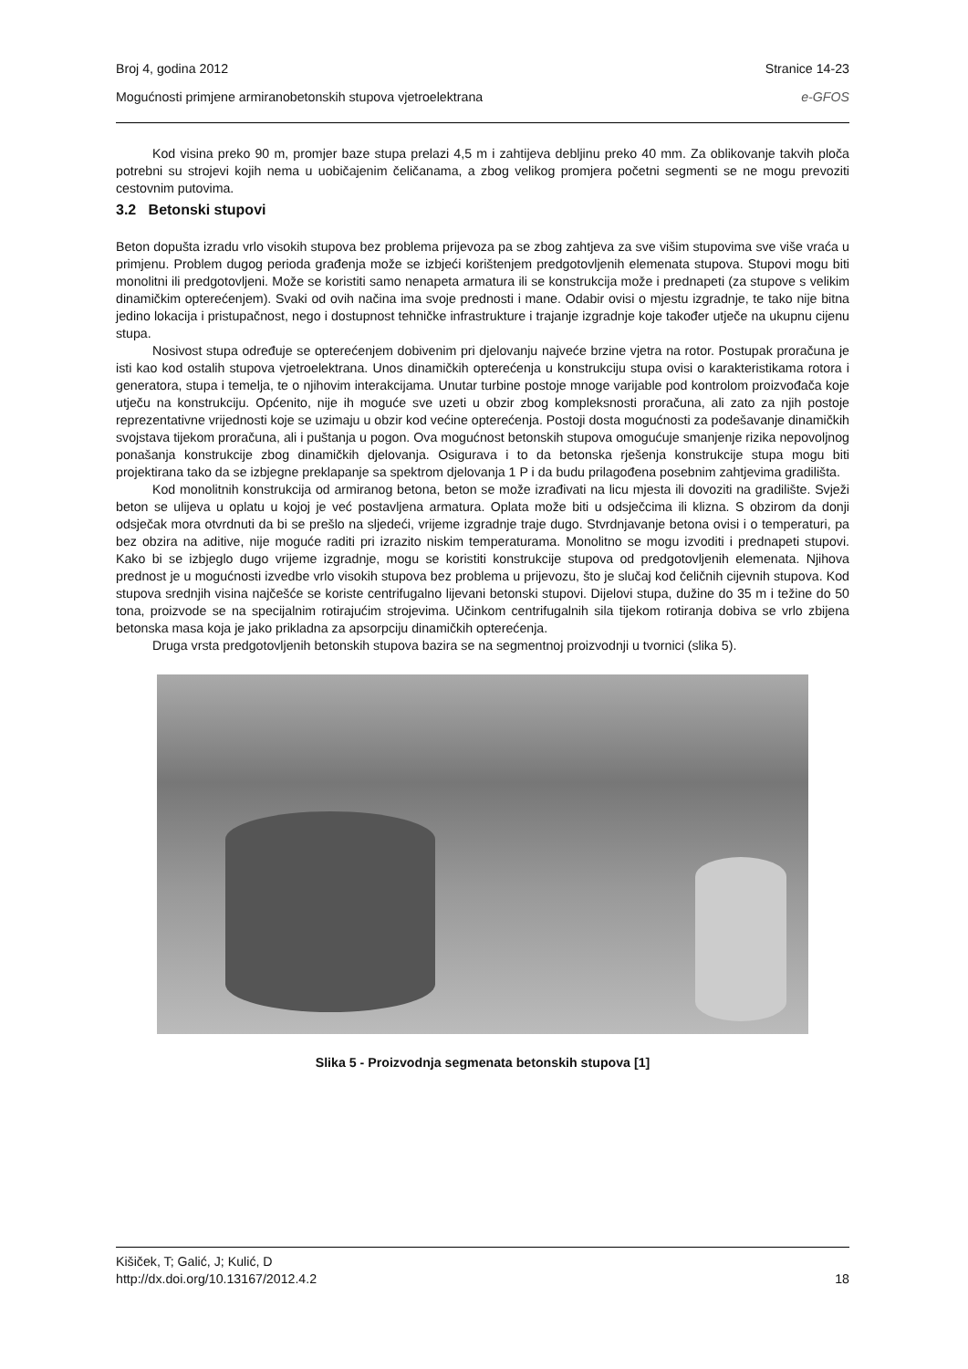Broj 4, godina 2012 Stranice 14-23
Mogućnosti primjene armiranobetonskih stupova vjetroelektrana e-GFOS
Kod visina preko 90 m, promjer baze stupa prelazi 4,5 m i zahtijeva debljinu preko 40 mm. Za oblikovanje takvih ploča potrebni su strojevi kojih nema u uobičajenim čeličanama, a zbog velikog promjera početni segmenti se ne mogu prevoziti cestovnim putovima.
3.2 Betonski stupovi
Beton dopušta izradu vrlo visokih stupova bez problema prijevoza pa se zbog zahtjeva za sve višim stupovima sve više vraća u primjenu. Problem dugog perioda građenja može se izbjeći korištenjem predgotovljenih elemenata stupova. Stupovi mogu biti monolitni ili predgotovljeni. Može se koristiti samo nenapeta armatura ili se konstrukcija može i prednapeti (za stupove s velikim dinamičkim opterećenjem). Svaki od ovih načina ima svoje prednosti i mane. Odabir ovisi o mjestu izgradnje, te tako nije bitna jedino lokacija i pristupačnost, nego i dostupnost tehničke infrastrukture i trajanje izgradnje koje također utječe na ukupnu cijenu stupa.
Nosivost stupa određuje se opterećenjem dobivenim pri djelovanju najveće brzine vjetra na rotor. Postupak proračuna je isti kao kod ostalih stupova vjetroelektrana. Unos dinamičkih opterećenja u konstrukciju stupa ovisi o karakteristikama rotora i generatora, stupa i temelja, te o njihovim interakcijama. Unutar turbine postoje mnoge varijable pod kontrolom proizvođača koje utječu na konstrukciju. Općenito, nije ih moguće sve uzeti u obzir zbog kompleksnosti proračuna, ali zato za njih postoje reprezentativne vrijednosti koje se uzimaju u obzir kod većine opterećenja. Postoji dosta mogućnosti za podešavanje dinamičkih svojstava tijekom proračuna, ali i puštanja u pogon. Ova mogućnost betonskih stupova omogućuje smanjenje rizika nepovoljnog ponašanja konstrukcije zbog dinamičkih djelovanja. Osigurava i to da betonska rješenja konstrukcije stupa mogu biti projektirana tako da se izbjegne preklapanje sa spektrom djelovanja 1 P i da budu prilagođena posebnim zahtjevima gradilišta.
Kod monolitnih konstrukcija od armiranog betona, beton se može izrađivati na licu mjesta ili dovoziti na gradilište. Svježi beton se ulijeva u oplatu u kojoj je već postavljena armatura. Oplata može biti u odsječcima ili klizna. S obzirom da donji odsječak mora otvrdnuti da bi se prešlo na sljedeći, vrijeme izgradnje traje dugo. Stvrdnjavanje betona ovisi i o temperaturi, pa bez obzira na aditive, nije moguće raditi pri izrazito niskim temperaturama. Monolitno se mogu izvoditi i prednapeti stupovi. Kako bi se izbjeglo dugo vrijeme izgradnje, mogu se koristiti konstrukcije stupova od predgotovljenih elemenata. Njihova prednost je u mogućnosti izvedbe vrlo visokih stupova bez problema u prijevozu, što je slučaj kod čeličnih cijevnih stupova. Kod stupova srednjih visina najčešće se koriste centrifugalno lijevani betonski stupovi. Dijelovi stupa, dužine do 35 m i težine do 50 tona, proizvode se na specijalnim rotirajućim strojevima. Učinkom centrifugalnih sila tijekom rotiranja dobiva se vrlo zbijena betonska masa koja je jako prikladna za apsorpciju dinamičkih opterećenja.
Druga vrsta predgotovljenih betonskih stupova bazira se na segmentnoj proizvodnji u tvornici (slika 5).
Slika 5 - Proizvodnja segmenata betonskih stupova [1]
Kišiček, T; Galić, J; Kulić, D
http://dx.doi.org/10.13167/2012.4.2 18